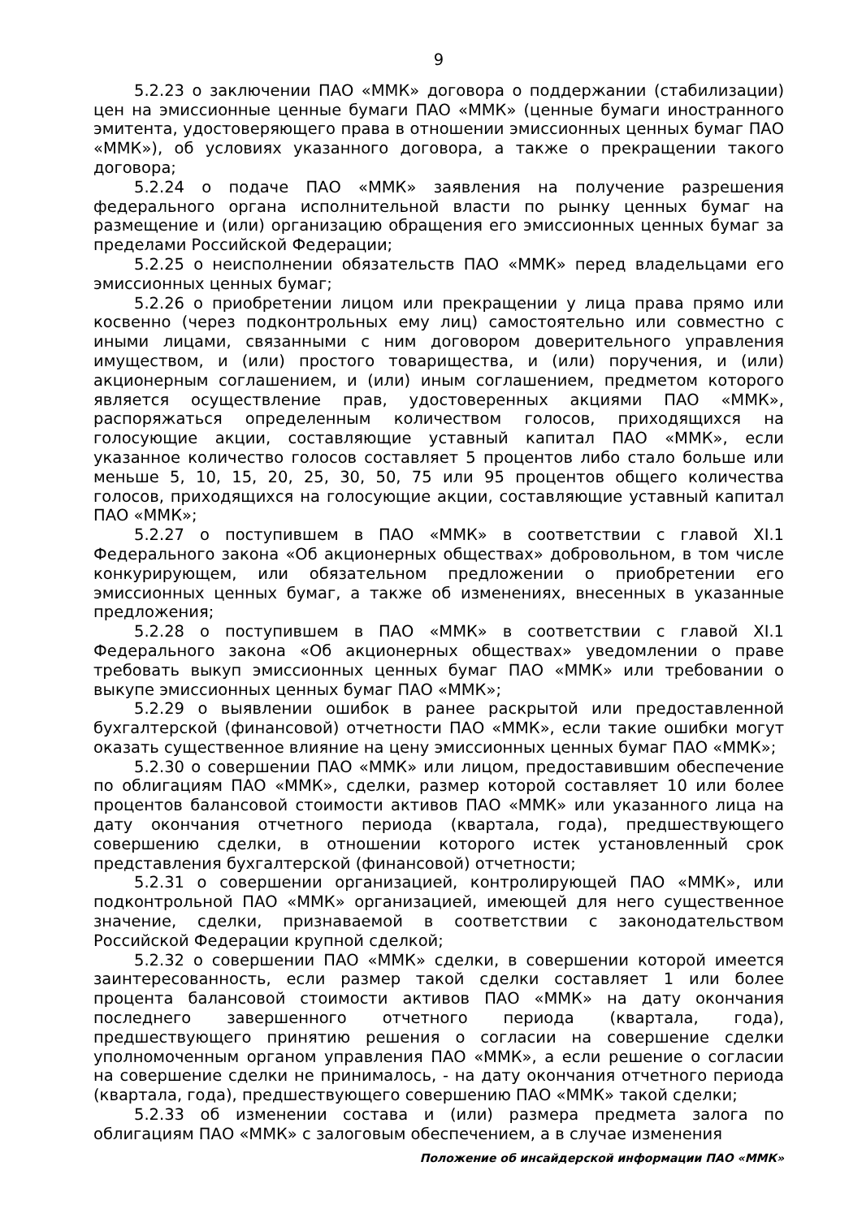9
5.2.23 о заключении ПАО «ММК» договора о поддержании (стабилизации) цен на эмиссионные ценные бумаги ПАО «ММК» (ценные бумаги иностранного эмитента, удостоверяющего права в отношении эмиссионных ценных бумаг ПАО «ММК»), об условиях указанного договора, а также о прекращении такого договора;
5.2.24 о подаче ПАО «ММК» заявления на получение разрешения федерального органа исполнительной власти по рынку ценных бумаг на размещение и (или) организацию обращения его эмиссионных ценных бумаг за пределами Российской Федерации;
5.2.25 о неисполнении обязательств ПАО «ММК» перед владельцами его эмиссионных ценных бумаг;
5.2.26 о приобретении лицом или прекращении у лица права прямо или косвенно (через подконтрольных ему лиц) самостоятельно или совместно с иными лицами, связанными с ним договором доверительного управления имуществом, и (или) простого товарищества, и (или) поручения, и (или) акционерным соглашением, и (или) иным соглашением, предметом которого является осуществление прав, удостоверенных акциями ПАО «ММК», распоряжаться определенным количеством голосов, приходящихся на голосующие акции, составляющие уставный капитал ПАО «ММК», если указанное количество голосов составляет 5 процентов либо стало больше или меньше 5, 10, 15, 20, 25, 30, 50, 75 или 95 процентов общего количества голосов, приходящихся на голосующие акции, составляющие уставный капитал ПАО «ММК»;
5.2.27 о поступившем в ПАО «ММК» в соответствии с главой XI.1 Федерального закона «Об акционерных обществах» добровольном, в том числе конкурирующем, или обязательном предложении о приобретении его эмиссионных ценных бумаг, а также об изменениях, внесенных в указанные предложения;
5.2.28 о поступившем в ПАО «ММК» в соответствии с главой XI.1 Федерального закона «Об акционерных обществах» уведомлении о праве требовать выкуп эмиссионных ценных бумаг ПАО «ММК» или требовании о выкупе эмиссионных ценных бумаг ПАО «ММК»;
5.2.29 о выявлении ошибок в ранее раскрытой или предоставленной бухгалтерской (финансовой) отчетности ПАО «ММК», если такие ошибки могут оказать существенное влияние на цену эмиссионных ценных бумаг ПАО «ММК»;
5.2.30 о совершении ПАО «ММК» или лицом, предоставившим обеспечение по облигациям ПАО «ММК», сделки, размер которой составляет 10 или более процентов балансовой стоимости активов ПАО «ММК» или указанного лица на дату окончания отчетного периода (квартала, года), предшествующего совершению сделки, в отношении которого истек установленный срок представления бухгалтерской (финансовой) отчетности;
5.2.31 о совершении организацией, контролирующей ПАО «ММК», или подконтрольной ПАО «ММК» организацией, имеющей для него существенное значение, сделки, признаваемой в соответствии с законодательством Российской Федерации крупной сделкой;
5.2.32 о совершении ПАО «ММК» сделки, в совершении которой имеется заинтересованность, если размер такой сделки составляет 1 или более процента балансовой стоимости активов ПАО «ММК» на дату окончания последнего завершенного отчетного периода (квартала, года), предшествующего принятию решения о согласии на совершение сделки уполномоченным органом управления ПАО «ММК», а если решение о согласии на совершение сделки не принималось, - на дату окончания отчетного периода (квартала, года), предшествующего совершению ПАО «ММК» такой сделки;
5.2.33 об изменении состава и (или) размера предмета залога по облигациям ПАО «ММК» с залоговым обеспечением, а в случае изменения
Положение об инсайдерской информации ПАО «ММК»